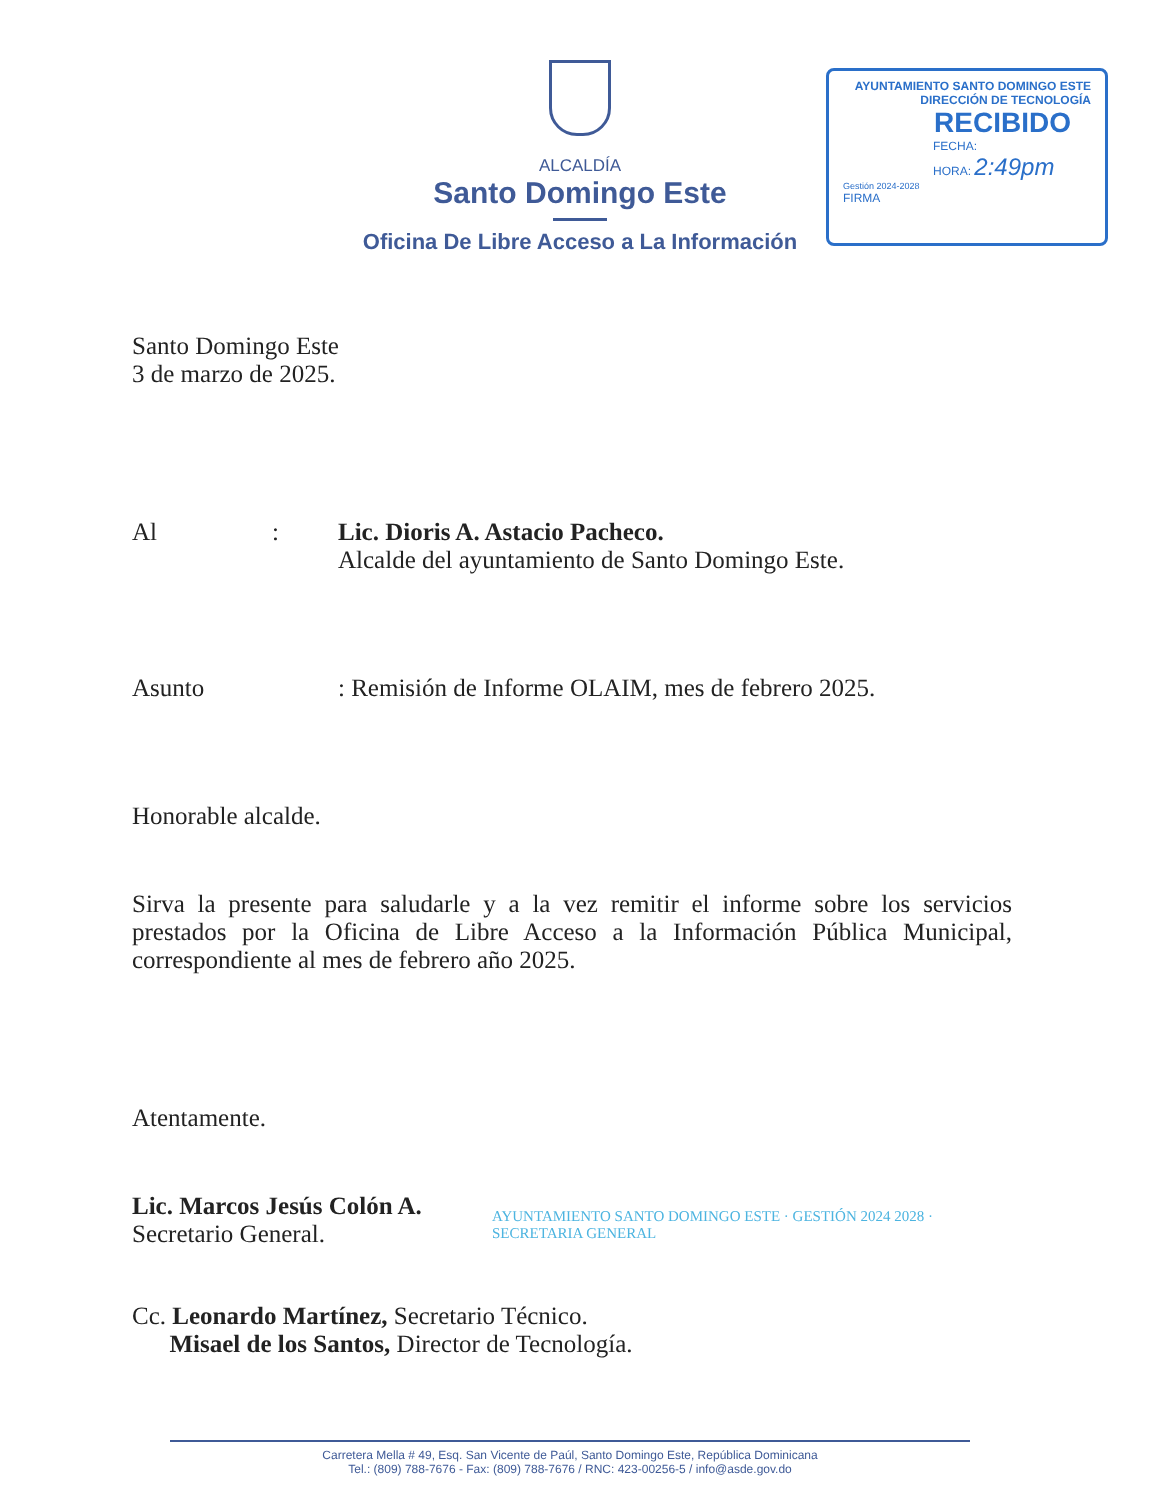ALCALDÍA
Santo Domingo Este
Oficina De Libre Acceso a La Información
AYUNTAMIENTO SANTO DOMINGO ESTE
DIRECCIÓN DE TECNOLOGÍA
RECIBIDO
FECHA:
HORA: 2:49pm
Gestión 2024-2028
FIRMA
Santo Domingo Este
3 de marzo de 2025.
Al: Lic. Dioris A. Astacio Pacheco.
Alcalde del ayuntamiento de Santo Domingo Este.
Asunto: Remisión de Informe OLAIM, mes de febrero 2025.
Honorable alcalde.
Sirva la presente para saludarle y a la vez remitir el informe sobre los servicios prestados por la Oficina de Libre Acceso a la Información Pública Municipal, correspondiente al mes de febrero año 2025.
Atentamente.
Lic. Marcos Jesús Colón A.
Secretario General.
AYUNTAMIENTO SANTO DOMINGO ESTE · GESTIÓN 2024 2028 · SECRETARIA GENERAL
Cc. Leonardo Martínez, Secretario Técnico.
Misael de los Santos, Director de Tecnología.
Carretera Mella # 49, Esq. San Vicente de Paúl, Santo Domingo Este, República Dominicana
Tel.: (809) 788-7676 - Fax: (809) 788-7676 / RNC: 423-00256-5 / info@asde.gov.do